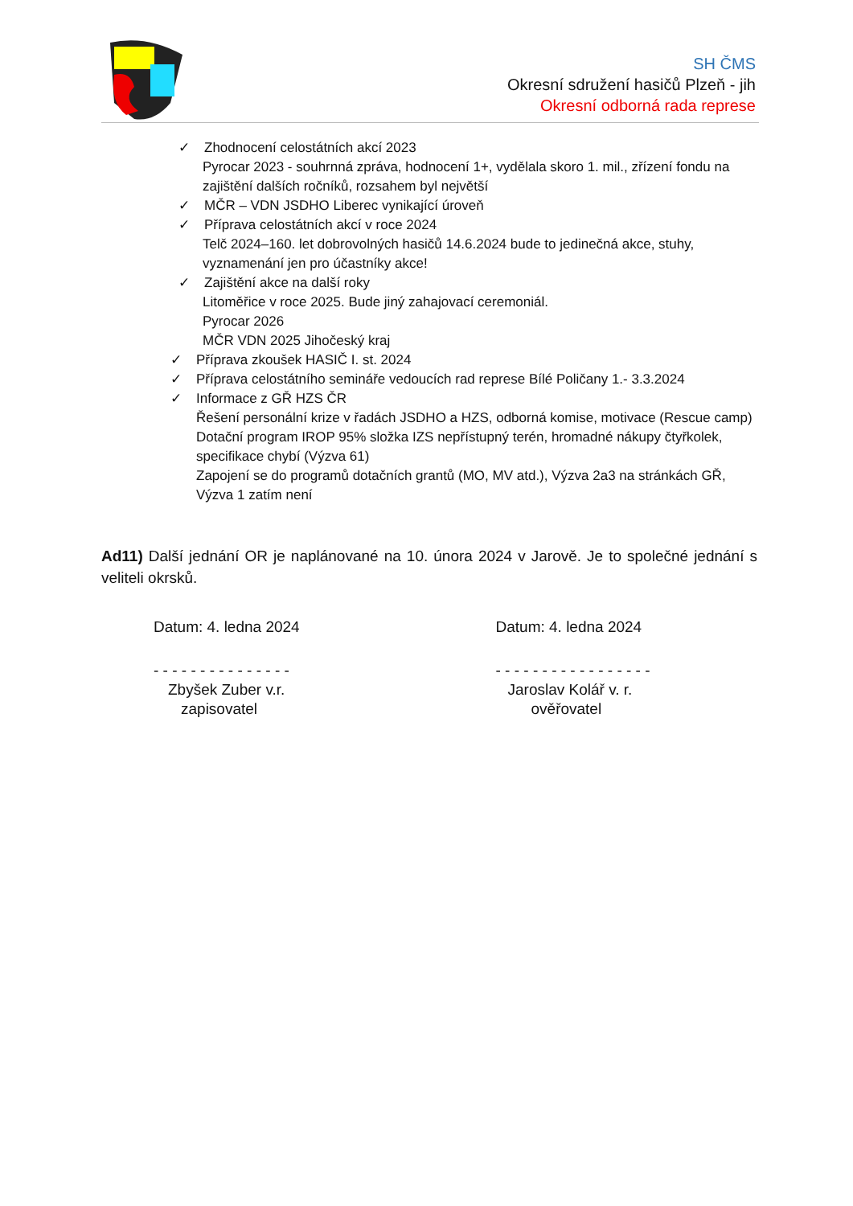SH ČMS
Okresní sdružení hasičů Plzeň - jih
Okresní odborná rada represe
✓ Zhodnocení celostátních akcí 2023
Pyrocar 2023 - souhrnná zpráva, hodnocení 1+, vydělala skoro 1. mil., zřízení fondu na zajištění dalších ročníků, rozsahem byl největší
✓ MČR – VDN JSDHO Liberec vynikající úroveň
✓ Příprava celostátních akcí v roce 2024
Telč 2024–160. let dobrovolných hasičů 14.6.2024 bude to jedinečná akce, stuhy, vyznamenání jen pro účastníky akce!
✓ Zajištění akce na další roky
Litoměřice v roce 2025. Bude jiný zahajovací ceremoniál.
Pyrocar 2026
MČR VDN 2025 Jihočeský kraj
✓ Příprava zkoušek HASIČ I. st. 2024
✓ Příprava celostátního semináře vedoucích rad represe Bílé Poličany 1.- 3.3.2024
✓ Informace z GŘ HZS ČR
Řešení personální krize v řadách JSDHO a HZS, odborná komise, motivace (Rescue camp)
Dotační program IROP 95% složka IZS nepřístupný terén, hromadné nákupy čtyřkolek, specifikace chybí (Výzva 61)
Zapojení se do programů dotačních grantů (MO, MV atd.), Výzva 2a3 na stránkách GŘ, Výzva 1 zatím není
Ad11) Další jednání OR je naplánované na 10. února 2024 v Jarově. Je to společné jednání s veliteli okrsků.
Datum: 4. ledna 2024 Datum: 4. ledna 2024
- - - - - - - - - - - - - - -
Zbyšek Zuber v.r.
zapisovatel
- - - - - - - - - - - - - - - - -
Jaroslav Kolář v. r.
ověřovatel